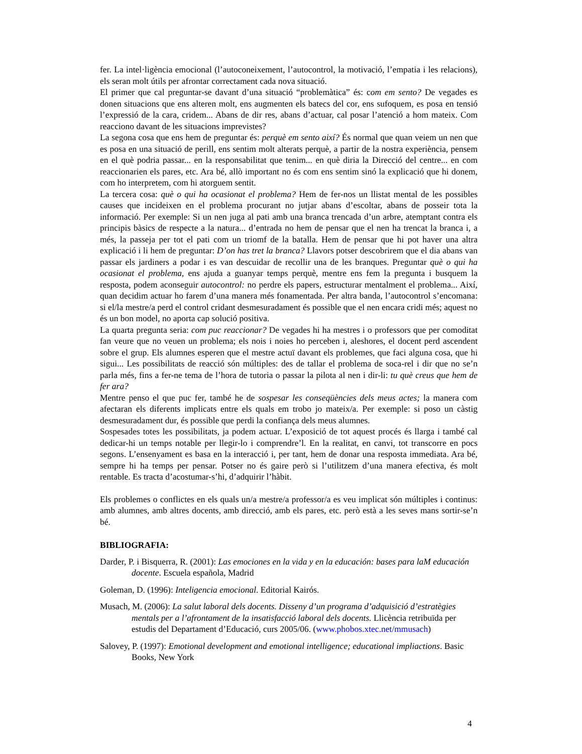fer. La intel·ligència emocional (l’autoconeixement, l’autocontrol, la motivació, l’empatia i les relacions), els seran molt útils per afrontar correctament cada nova situació.
El primer que cal preguntar-se davant d’una situació “problemàtica” és: com em sento? De vegades es donen situacions que ens alteren molt, ens augmenten els batecs del cor, ens sufoquem, es posa en tensió l’expressió de la cara, cridem... Abans de dir res, abans d’actuar, cal posar l’atenció a hom mateix. Com reacciono davant de les situacions imprevistes?
La segona cosa que ens hem de preguntar és: perquè em sento així? És normal que quan veiem un nen que es posa en una situació de perill, ens sentim molt alterats perquè, a partir de la nostra experiència, pensem en el què podria passar... en la responsabilitat que tenim... en què diria la Direcció del centre... en com reaccionarien els pares, etc. Ara bé, allò important no és com ens sentim sinó la explicació que hi donem, com ho interpretem, com hi atorguem sentit.
La tercera cosa: què o qui ha ocasionat el problema? Hem de fer-nos un llistat mental de les possibles causes que incideixen en el problema procurant no jutjar abans d’escoltar, abans de posseir tota la informació. Per exemple: Si un nen juga al pati amb una branca trencada d’un arbre, atemptant contra els principis bàsics de respecte a la natura... d’entrada no hem de pensar que el nen ha trencat la branca i, a més, la passeja per tot el pati com un triomf de la batalla. Hem de pensar que hi pot haver una altra explicació i li hem de preguntar: D’on has tret la branca? Llavors potser descobrirem que el dia abans van passar els jardiners a podar i es van descuidar de recollir una de les branques. Preguntar què o qui ha ocasionat el problema, ens ajuda a guanyar temps perquè, mentre ens fem la pregunta i busquem la resposta, podem aconseguir autocontrol: no perdre els papers, estructurar mentalment el problema... Així, quan decidim actuar ho farem d’una manera més fonamentada. Per altra banda, l’autocontrol s’encomana: si el/la mestre/a perd el control cridant desmesuradament és possible que el nen encara cridi més; aquest no és un bon model, no aporta cap solució positiva.
La quarta pregunta seria: com puc reaccionar? De vegades hi ha mestres i o professors que per comoditat fan veure que no veuen un problema; els nois i noies ho perceben i, aleshores, el docent perd ascendent sobre el grup. Els alumnes esperen que el mestre actuï davant els problemes, que faci alguna cosa, que hi sigui... Les possibilitats de reacció són múltiples: des de tallar el problema de soca-rel i dir que no se’n parla més, fins a fer-ne tema de l’hora de tutoria o passar la pilota al nen i dir-li: tu què creus que hem de fer ara?
Mentre penso el que puc fer, també he de sospesar les conseqüències dels meus actes; la manera com afectaran els diferents implicats entre els quals em trobo jo mateix/a. Per exemple: si poso un càstig desmesuradament dur, és possible que perdi la confiança dels meus alumnes.
Sospesades totes les possibilitats, ja podem actuar. L’exposició de tot aquest procés és llarga i també cal dedicar-hi un temps notable per llegir-lo i comprendre’l. En la realitat, en canvi, tot transcorre en pocs segons. L’ensenyament es basa en la interacció i, per tant, hem de donar una resposta immediata. Ara bé, sempre hi ha temps per pensar. Potser no és gaire però si l’utilitzem d’una manera efectiva, és molt rentable. Es tracta d’acostumar-s’hi, d’adquirir l’hàbit.
Els problemes o conflictes en els quals un/a mestre/a professor/a es veu implicat són múltiples i continus: amb alumnes, amb altres docents, amb direcció, amb els pares, etc. però està a les seves mans sortir-se’n bé.
BIBLIOGRAFIA:
Darder, P. i Bisquerra, R. (2001): Las emociones en la vida y en la educación: bases para laM educación docente. Escuela española, Madrid
Goleman, D. (1996): Inteligencia emocional. Editorial Kairós.
Musach, M. (2006): La salut laboral dels docents. Disseny d’un programa d’adquisició d’estratègies mentals per a l’afrontament de la insatisfacció laboral dels docents. Llicència retribuïda per estudis del Departament d’Educació, curs 2005/06. (www.phobos.xtec.net/mmusach)
Salovey, P. (1997): Emotional development and emotional intelligence; educational impliactions. Basic Books, New York
4